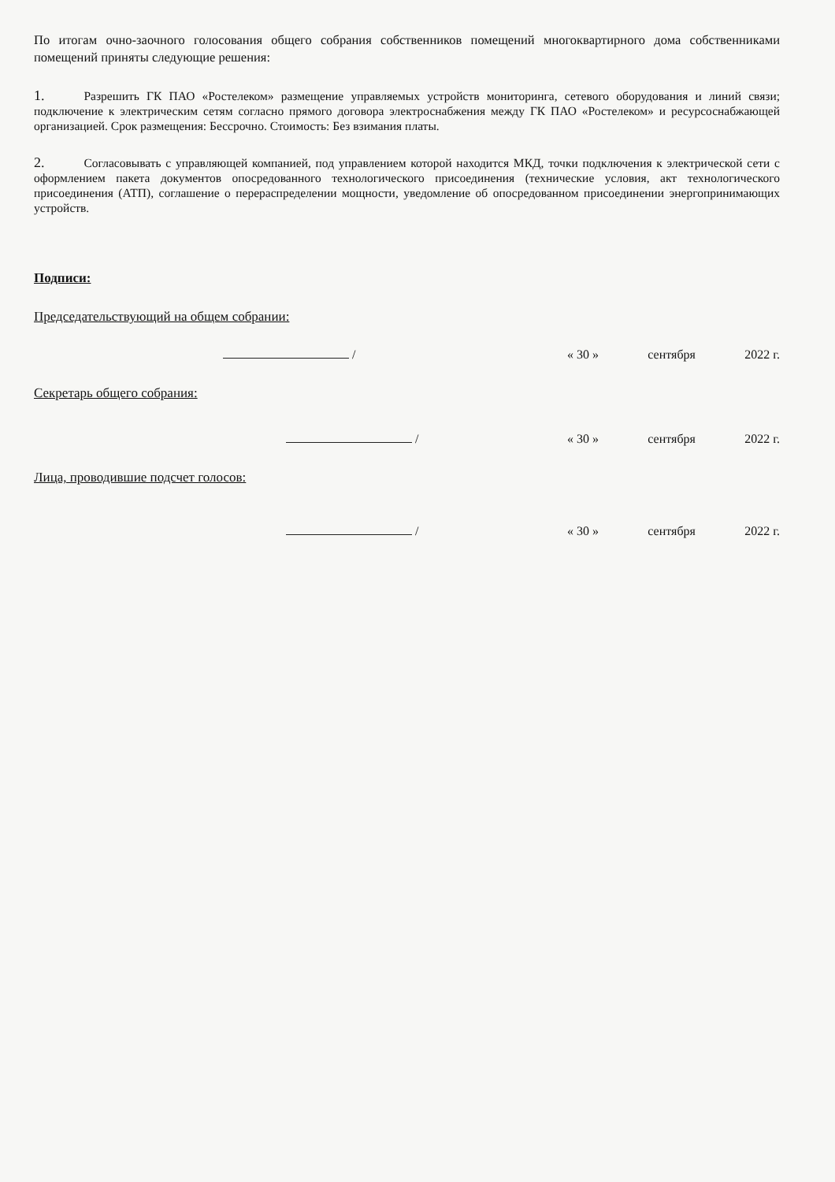По итогам очно-заочного голосования общего собрания собственников помещений многоквартирного дома собственниками помещений приняты следующие решения:
1. Разрешить ГК ПАО «Ростелеком» размещение управляемых устройств мониторинга, сетевого оборудования и линий связи; подключение к электрическим сетям согласно прямого договора электроснабжения между ГК ПАО «Ростелеком» и ресурсоснабжающей организацией. Срок размещения: Бессрочно. Стоимость: Без взимания платы.
2. Согласовывать с управляющей компанией, под управлением которой находится МКД, точки подключения к электрической сети с оформлением пакета документов опосредованного технологического присоединения (технические условия, акт технологического присоединения (АТП), соглашение о перераспределении мощности, уведомление об опосредованном присоединении энергопринимающих устройств.
Подписи:
Председательствующий на общем собрании:
/ « 30 » сентября 2022 г.
Секретарь общего собрания:
/ « 30 » сентября 2022 г.
Лица, проводившие подсчет голосов:
/ « 30 » сентября 2022 г.